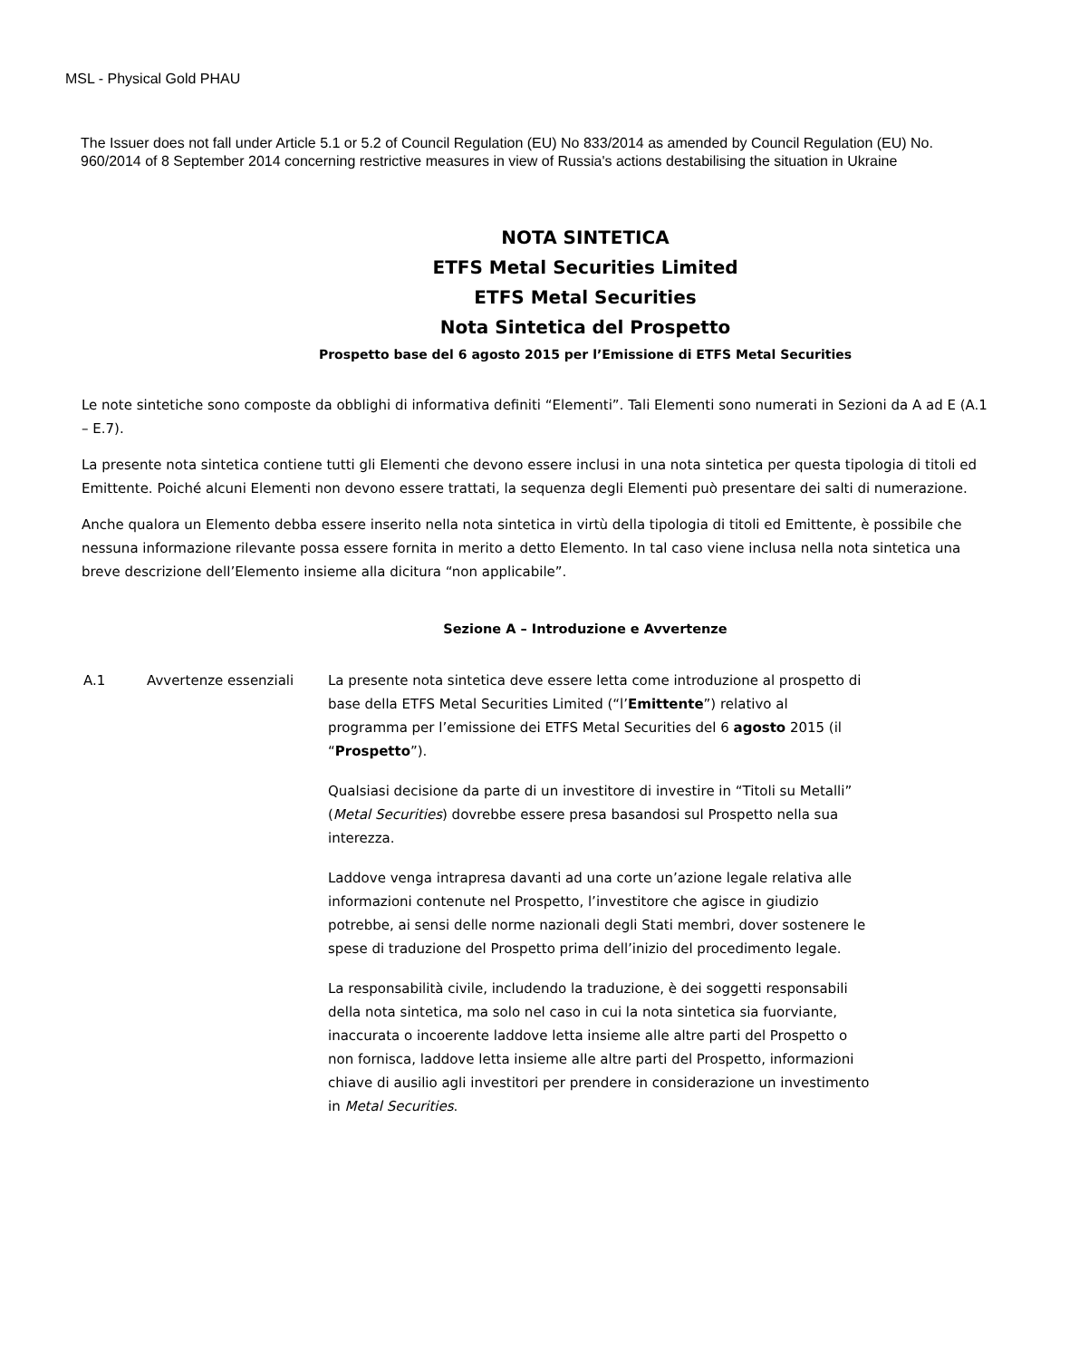MSL - Physical Gold PHAU
The Issuer does not fall under Article 5.1 or 5.2 of Council Regulation (EU) No 833/2014 as amended by Council Regulation (EU) No. 960/2014 of 8 September 2014 concerning restrictive measures in view of Russia's actions destabilising the situation in Ukraine
NOTA SINTETICA
ETFS Metal Securities Limited
ETFS Metal Securities
Nota Sintetica del Prospetto
Prospetto base del 6 agosto 2015 per l’Emissione di ETFS Metal Securities
Le note sintetiche sono composte da obblighi di informativa definiti “Elementi”. Tali Elementi sono numerati in Sezioni da A ad E (A.1 – E.7).
La presente nota sintetica contiene tutti gli Elementi che devono essere inclusi in una nota sintetica per questa tipologia di titoli ed Emittente. Poiché alcuni Elementi non devono essere trattati, la sequenza degli Elementi può presentare dei salti di numerazione.
Anche qualora un Elemento debba essere inserito nella nota sintetica in virtù della tipologia di titoli ed Emittente, è possibile che nessuna informazione rilevante possa essere fornita in merito a detto Elemento. In tal caso viene inclusa nella nota sintetica una breve descrizione dell’Elemento insieme alla dicitura “non applicabile”.
Sezione A – Introduzione e Avvertenze
| A.1 | Avvertenze essenziali | La presente nota sintetica deve essere letta come introduzione al prospetto di base della ETFS Metal Securities Limited (“l’ Emittente ”) relativo al programma per l’emissione dei ETFS Metal Securities del 6 agosto 2015 (il “ Prospetto ”). Qualsiasi decisione da parte di un investitore di investire in “Titoli su Metalli” ( Metal Securities ) dovrebbe essere presa basandosi sul Prospetto nella sua interezza. Laddove venga intrapresa davanti ad una corte un’azione legale relativa alle informazioni contenute nel Prospetto, l’investitore che agisce in giudizio potrebbe, ai sensi delle norme nazionali degli Stati membri, dover sostenere le spese di traduzione del Prospetto prima dell’inizio del procedimento legale. La responsabilità civile, includendo la traduzione, è dei soggetti responsabili della nota sintetica, ma solo nel caso in cui la nota sintetica sia fuorviante, inaccurata o incoerente laddove letta insieme alle altre parti del Prospetto o non fornisca, laddove letta insieme alle altre parti del Prospetto, informazioni chiave di ausilio agli investitori per prendere in considerazione un investimento in Metal Securities . |